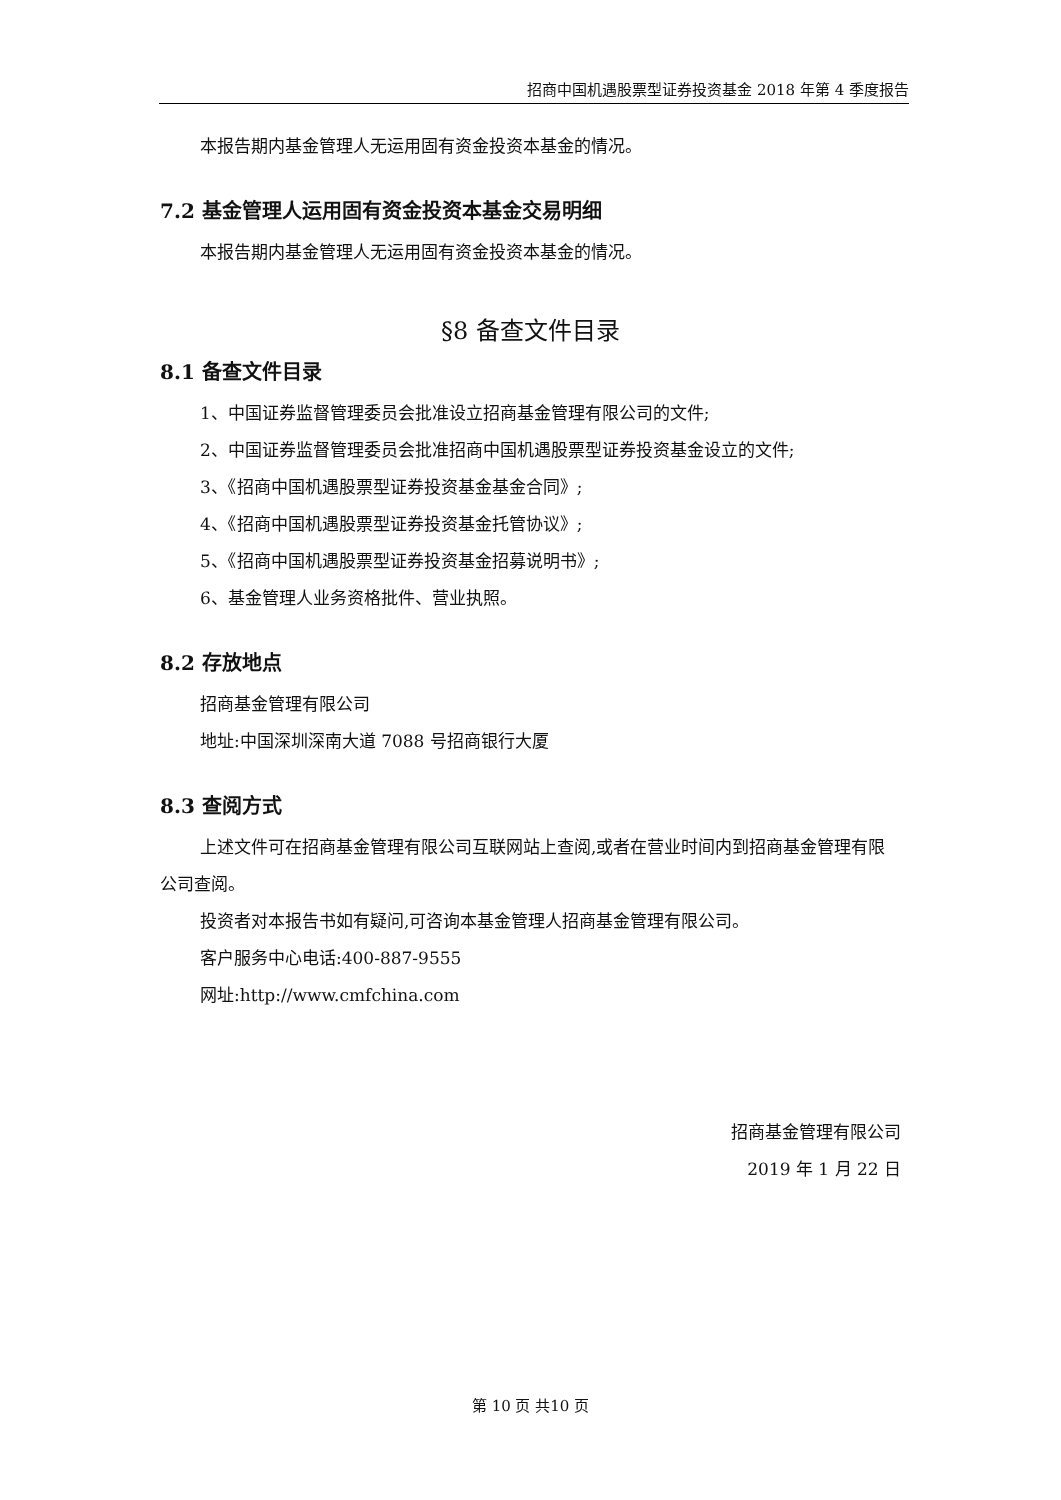招商中国机遇股票型证券投资基金 2018 年第 4 季度报告
本报告期内基金管理人无运用固有资金投资本基金的情况。
7.2 基金管理人运用固有资金投资本基金交易明细
本报告期内基金管理人无运用固有资金投资本基金的情况。
§8 备查文件目录
8.1 备查文件目录
1、中国证券监督管理委员会批准设立招商基金管理有限公司的文件;
2、中国证券监督管理委员会批准招商中国机遇股票型证券投资基金设立的文件;
3、《招商中国机遇股票型证券投资基金基金合同》;
4、《招商中国机遇股票型证券投资基金托管协议》;
5、《招商中国机遇股票型证券投资基金招募说明书》;
6、基金管理人业务资格批件、营业执照。
8.2 存放地点
招商基金管理有限公司
地址:中国深圳深南大道 7088 号招商银行大厦
8.3 查阅方式
上述文件可在招商基金管理有限公司互联网站上查阅,或者在营业时间内到招商基金管理有限公司查阅。
投资者对本报告书如有疑问,可咨询本基金管理人招商基金管理有限公司。
客户服务中心电话:400-887-9555
网址:http://www.cmfchina.com
招商基金管理有限公司
2019 年 1 月 22 日
第 10 页 共10 页